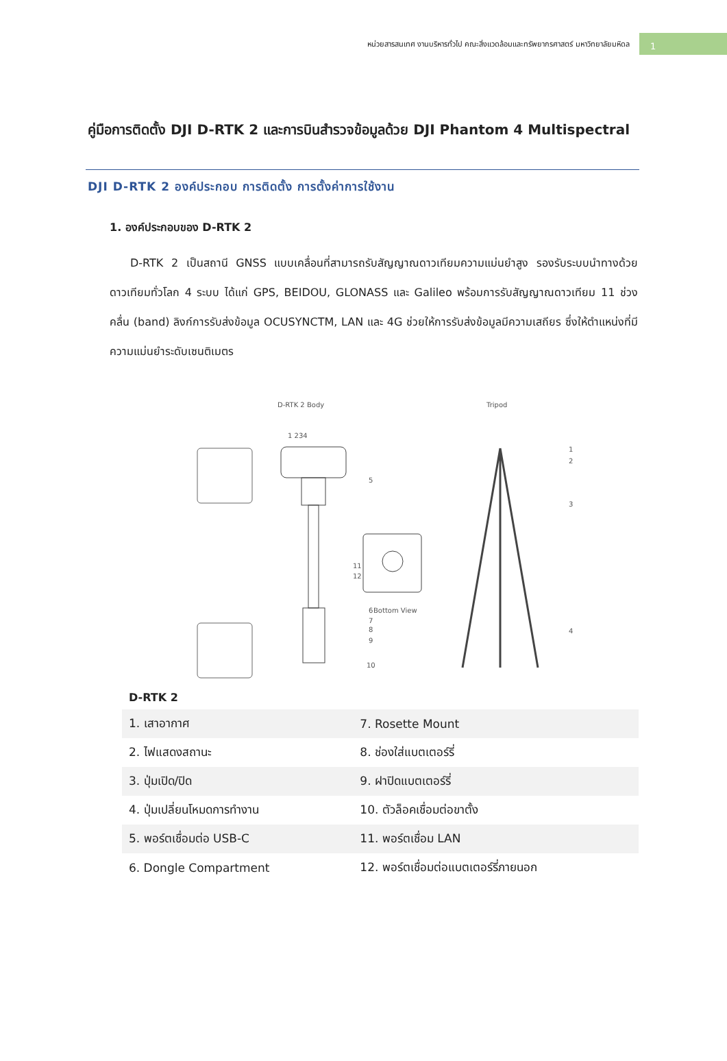หน่วยสารสนเทศ งานบริหารทั่วไป คณะสิ่งแวดล้อมและทรัพยากรศาสตร์ มหาวิทยาลัยมหิดล
1
คู่มือการติดตั้ง DJI D-RTK 2 และการบินสำรวจข้อมูลด้วย DJI Phantom 4 Multispectral
DJI D-RTK 2 องค์ประกอบ การติดตั้ง การตั้งค่าการใช้งาน
1. องค์ประกอบของ D-RTK 2
D-RTK 2 เป็นสถานี GNSS แบบเคลื่อนที่สามารถรับสัญญาณดาวเทียมความแม่นยำสูง รองรับระบบนำทางด้วยดาวเทียมทั่วโลก 4 ระบบ ได้แก่ GPS, BEIDOU, GLONASS และ Galileo พร้อมการรับสัญญาณดาวเทียม 11 ช่วงคลื่น (band) ลิงก์การรับส่งข้อมูล OCUSYNCTM, LAN และ 4G ช่วยให้การรับส่งข้อมูลมีความเสถียร ซึ่งให้ตำแหน่งที่มีความแม่นยำระดับเซนติเมตร
D-RTK 2 Body
Tripod
1 234
Bottom View
11
12
5
6
7
8
9
10
1
2
3
4
D-RTK 2
| 1. เสาอากาศ | 7. Rosette Mount |
| 2. ไฟแสดงสถานะ | 8. ช่องใส่แบตเตอร์รี่ |
| 3. ปุ่มเปิด/ปิด | 9. ฝาปิดแบตเตอร์รี่ |
| 4. ปุ่มเปลี่ยนโหมดการทำงาน | 10. ตัวล็อคเชื่อมต่อขาตั้ง |
| 5. พอร์ตเชื่อมต่อ USB-C | 11. พอร์ตเชื่อม LAN |
| 6. Dongle Compartment | 12. พอร์ตเชื่อมต่อแบตเตอร์รี่ภายนอก |